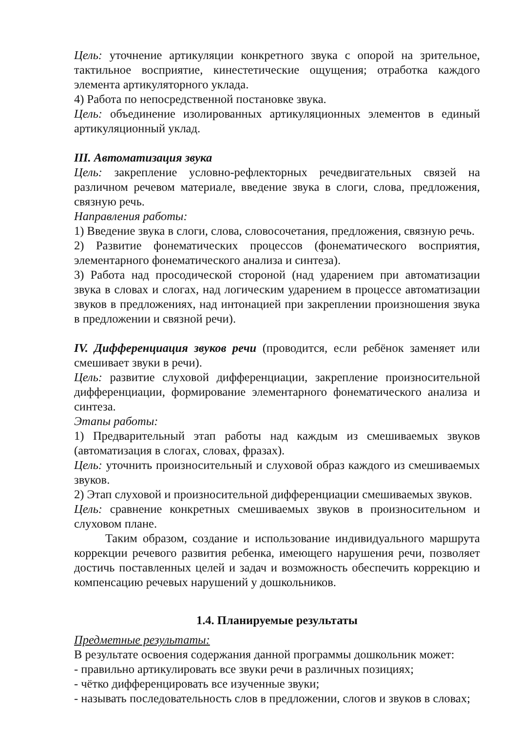Цель: уточнение артикуляции конкретного звука с опорой на зрительное, тактильное восприятие, кинестетические ощущения; отработка каждого элемента артикуляторного уклада.
4) Работа по непосредственной постановке звука.
Цель: объединение изолированных артикуляционных элементов в единый артикуляционный уклад.
III. Автоматизация звука
Цель: закрепление условно-рефлекторных речедвигательных связей на различном речевом материале, введение звука в слоги, слова, предложения, связную речь.
Направления работы:
1) Введение звука в слоги, слова, словосочетания, предложения, связную речь.
2) Развитие фонематических процессов (фонематического восприятия, элементарного фонематического анализа и синтеза).
3) Работа над просодической стороной (над ударением при автоматизации звука в словах и слогах, над логическим ударением в процессе автоматизации звуков в предложениях, над интонацией при закреплении произношения звука в предложении и связной речи).
IV. Дифференциация звуков речи (проводится, если ребёнок заменяет или смешивает звуки в речи).
Цель: развитие слуховой дифференциации, закрепление произносительной дифференциации, формирование элементарного фонематического анализа и синтеза.
Этапы работы:
1) Предварительный этап работы над каждым из смешиваемых звуков (автоматизация в слогах, словах, фразах).
Цель: уточнить произносительный и слуховой образ каждого из смешиваемых звуков.
2) Этап слуховой и произносительной дифференциации смешиваемых звуков.
Цель: сравнение конкретных смешиваемых звуков в произносительном и слуховом плане.
Таким образом, создание и использование индивидуального маршрута коррекции речевого развития ребенка, имеющего нарушения речи, позволяет достичь поставленных целей и задач и возможность обеспечить коррекцию и компенсацию речевых нарушений у дошкольников.
1.4. Планируемые результаты
Предметные результаты:
В результате освоения содержания данной программы дошкольник может:
- правильно артикулировать все звуки речи в различных позициях;
- чётко дифференцировать все изученные звуки;
- называть последовательность слов в предложении, слогов и звуков в словах;